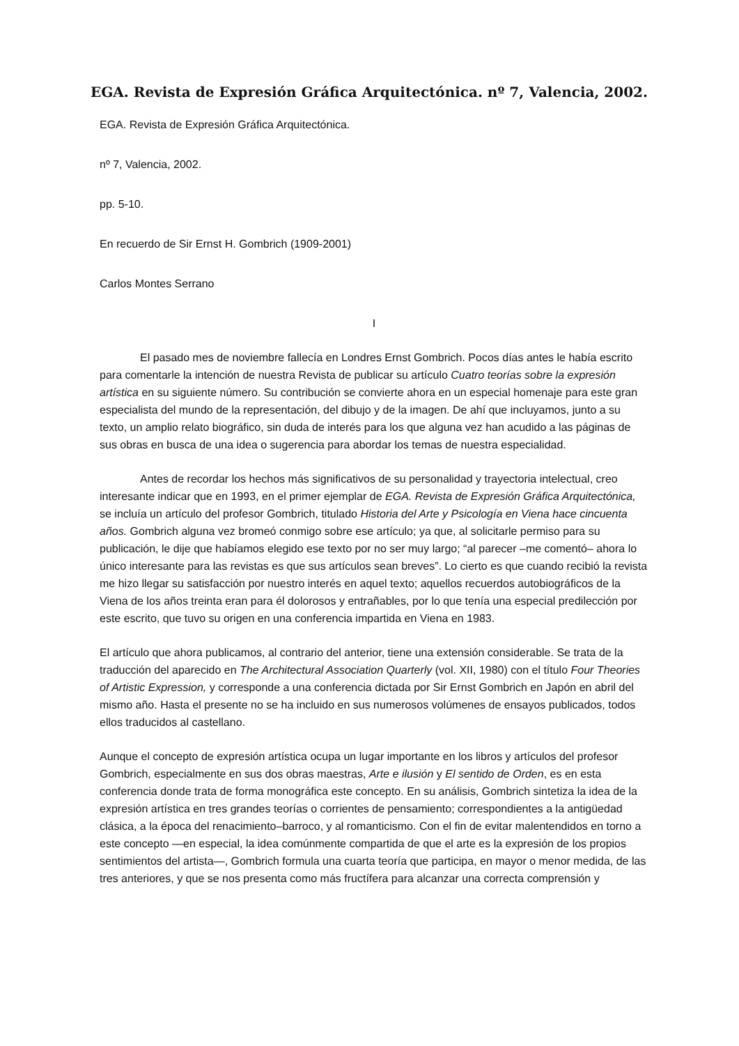EGA. Revista de Expresión Gráfica Arquitectónica. nº 7, Valencia, 2002.
EGA. Revista de Expresión Gráfica Arquitectónica.
nº 7, Valencia, 2002.
pp. 5-10.
En recuerdo de Sir Ernst H. Gombrich (1909-2001)
Carlos Montes Serrano
I
El pasado mes de noviembre fallecía en Londres Ernst Gombrich. Pocos días antes le había escrito para comentarle la intención de nuestra Revista de publicar su artículo Cuatro teorías sobre la expresión artística en su siguiente número. Su contribución se convierte ahora en un especial homenaje para este gran especialista del mundo de la representación, del dibujo y de la imagen. De ahí que incluyamos, junto a su texto, un amplio relato biográfico, sin duda de interés para los que alguna vez han acudido a las páginas de sus obras en busca de una idea o sugerencia para abordar los temas de nuestra especialidad.
Antes de recordar los hechos más significativos de su personalidad y trayectoria intelectual, creo interesante indicar que en 1993, en el primer ejemplar de EGA. Revista de Expresión Gráfica Arquitectónica, se incluía un artículo del profesor Gombrich, titulado Historia del Arte y Psicología en Viena hace cincuenta años. Gombrich alguna vez bromeó conmigo sobre ese artículo; ya que, al solicitarle permiso para su publicación, le dije que habíamos elegido ese texto por no ser muy largo; “al parecer –me comentó– ahora lo único interesante para las revistas es que sus artículos sean breves”. Lo cierto es que cuando recibió la revista me hizo llegar su satisfacción por nuestro interés en aquel texto; aquellos recuerdos autobiográficos de la Viena de los años treinta eran para él dolorosos y entrañables, por lo que tenía una especial predilección por este escrito, que tuvo su origen en una conferencia impartida en Viena en 1983.
El artículo que ahora publicamos, al contrario del anterior, tiene una extensión considerable. Se trata de la traducción del aparecido en The Architectural Association Quarterly (vol. XII, 1980) con el título Four Theories of Artistic Expression, y corresponde a una conferencia dictada por Sir Ernst Gombrich en Japón en abril del mismo año. Hasta el presente no se ha incluido en sus numerosos volúmenes de ensayos publicados, todos ellos traducidos al castellano.
Aunque el concepto de expresión artística ocupa un lugar importante en los libros y artículos del profesor Gombrich, especialmente en sus dos obras maestras, Arte e ilusión y El sentido de Orden, es en esta conferencia donde trata de forma monográfica este concepto. En su análisis, Gombrich sintetiza la idea de la expresión artística en tres grandes teorías o corrientes de pensamiento; correspondientes a la antigüedad clásica, a la época del renacimiento–barroco, y al romanticismo. Con el fin de evitar malentendidos en torno a este concepto —en especial, la idea comúnmente compartida de que el arte es la expresión de los propios sentimientos del artista—, Gombrich formula una cuarta teoría que participa, en mayor o menor medida, de las tres anteriores, y que se nos presenta como más fructífera para alcanzar una correcta comprensión y